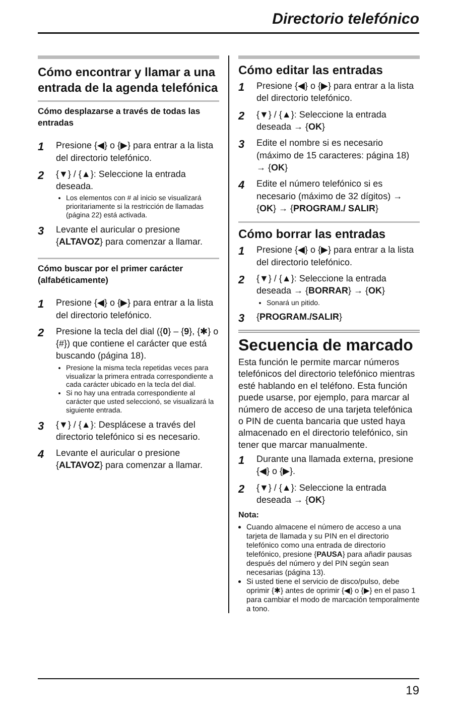Directorio telefónico
Cómo encontrar y llamar a una entrada de la agenda telefónica
Cómo desplazarse a través de todas las entradas
1
Presione {◀} o {▶} para entrar a la lista del directorio telefónico.
2
{▼} / {▲}: Seleccione la entrada deseada.
Los elementos con # al inicio se visualizará prioritariamente si la restricción de llamadas (página 22) está activada.
3
Levante el auricular o presione {ALTAVOZ} para comenzar a llamar.
Cómo buscar por el primer carácter (alfabéticamente)
1
Presione {◀} o {▶} para entrar a la lista del directorio telefónico.
2
Presione la tecla del dial ({0} – {9}, {✱} o {#}) que contiene el carácter que está buscando (página 18).
Presione la misma tecla repetidas veces para visualizar la primera entrada correspondiente a cada carácter ubicado en la tecla del dial.
Si no hay una entrada correspondiente al carácter que usted seleccionó, se visualizará la siguiente entrada.
3
{▼} / {▲}: Desplácese a través del directorio telefónico si es necesario.
4
Levante el auricular o presione {ALTAVOZ} para comenzar a llamar.
Cómo editar las entradas
1
Presione {◀} o {▶} para entrar a la lista del directorio telefónico.
2
{▼} / {▲}: Seleccione la entrada deseada → {OK}
3
Edite el nombre si es necesario (máximo de 15 caracteres: página 18) → {OK}
4
Edite el número telefónico si es necesario (máximo de 32 dígitos) → {OK} → {PROGRAM./ SALIR}
Cómo borrar las entradas
1
Presione {◀} o {▶} para entrar a la lista del directorio telefónico.
2
{▼} / {▲}: Seleccione la entrada deseada → {BORRAR} → {OK}
Sonará un pitido.
3
{PROGRAM./SALIR}
Secuencia de marcado
Esta función le permite marcar números telefónicos del directorio telefónico mientras esté hablando en el teléfono. Esta función puede usarse, por ejemplo, para marcar al número de acceso de una tarjeta telefónica o PIN de cuenta bancaria que usted haya almacenado en el directorio telefónico, sin tener que marcar manualmente.
1
Durante una llamada externa, presione {◀} o {▶}.
2
{▼} / {▲}: Seleccione la entrada deseada → {OK}
Nota:
Cuando almacene el número de acceso a una tarjeta de llamada y su PIN en el directorio telefónico como una entrada de directorio telefónico, presione {PAUSA} para añadir pausas después del número y del PIN según sean necesarias (página 13).
Si usted tiene el servicio de disco/pulso, debe oprimir {✱} antes de oprimir {◀} o {▶} en el paso 1 para cambiar el modo de marcación temporalmente a tono.
19